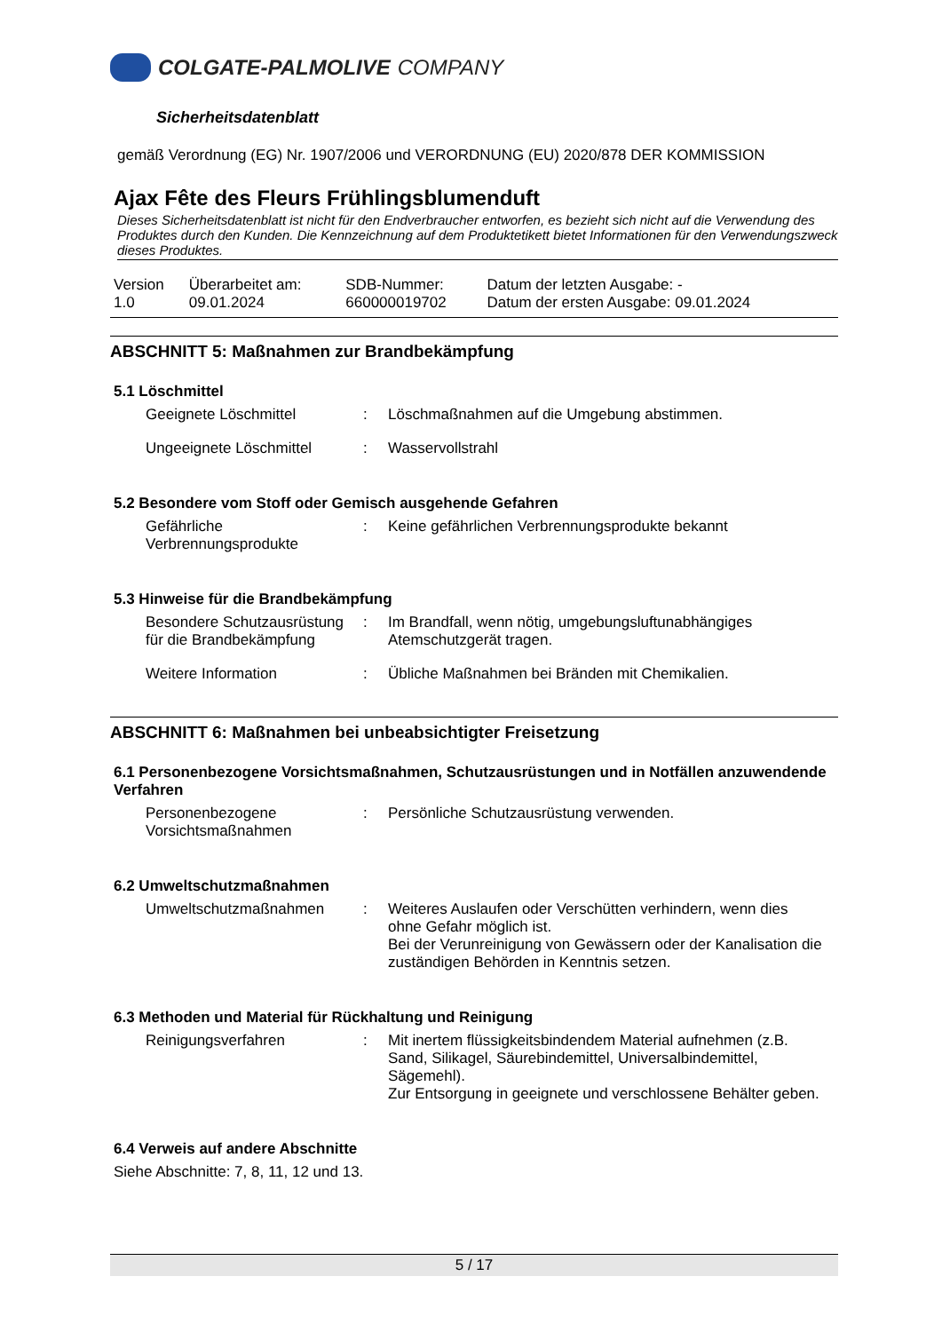COLGATE-PALMOLIVE COMPANY
Sicherheitsdatenblatt
gemäß Verordnung (EG) Nr. 1907/2006 und VERORDNUNG (EU) 2020/878 DER KOMMISSION
Ajax Fête des Fleurs Frühlingsblumenduft
Dieses Sicherheitsdatenblatt ist nicht für den Endverbraucher entworfen, es bezieht sich nicht auf die Verwendung des Produktes durch den Kunden. Die Kennzeichnung auf dem Produktetikett bietet Informationen für den Verwendungszweck dieses Produktes.
| Version 1.0 | Überarbeitet am: 09.01.2024 | SDB-Nummer: 660000019702 | Datum der letzten Ausgabe: - Datum der ersten Ausgabe: 09.01.2024 |
ABSCHNITT 5: Maßnahmen zur Brandbekämpfung
5.1 Löschmittel
| Geeignete Löschmittel | : | Löschmaßnahmen auf die Umgebung abstimmen. |
| Ungeeignete Löschmittel | : | Wasservollstrahl |
5.2 Besondere vom Stoff oder Gemisch ausgehende Gefahren
| Gefährliche Verbrennungsprodukte | : | Keine gefährlichen Verbrennungsprodukte bekannt |
5.3 Hinweise für die Brandbekämpfung
| Besondere Schutzausrüstung für die Brandbekämpfung | : | Im Brandfall, wenn nötig, umgebungsluftunabhängiges Atemschutzgerät tragen. |
| Weitere Information | : | Übliche Maßnahmen bei Bränden mit Chemikalien. |
ABSCHNITT 6: Maßnahmen bei unbeabsichtigter Freisetzung
6.1 Personenbezogene Vorsichtsmaßnahmen, Schutzausrüstungen und in Notfällen anzuwendende Verfahren
| Personenbezogene Vorsichtsmaßnahmen | : | Persönliche Schutzausrüstung verwenden. |
6.2 Umweltschutzmaßnahmen
| Umweltschutzmaßnahmen | : | Weiteres Auslaufen oder Verschütten verhindern, wenn dies ohne Gefahr möglich ist. Bei der Verunreinigung von Gewässern oder der Kanalisation die zuständigen Behörden in Kenntnis setzen. |
6.3 Methoden und Material für Rückhaltung und Reinigung
| Reinigungsverfahren | : | Mit inertem flüssigkeitsbindendem Material aufnehmen (z.B. Sand, Silikagel, Säurebindemittel, Universalbindemittel, Sägemehl). Zur Entsorgung in geeignete und verschlossene Behälter geben. |
6.4 Verweis auf andere Abschnitte
Siehe Abschnitte: 7, 8, 11, 12 und 13.
5 / 17